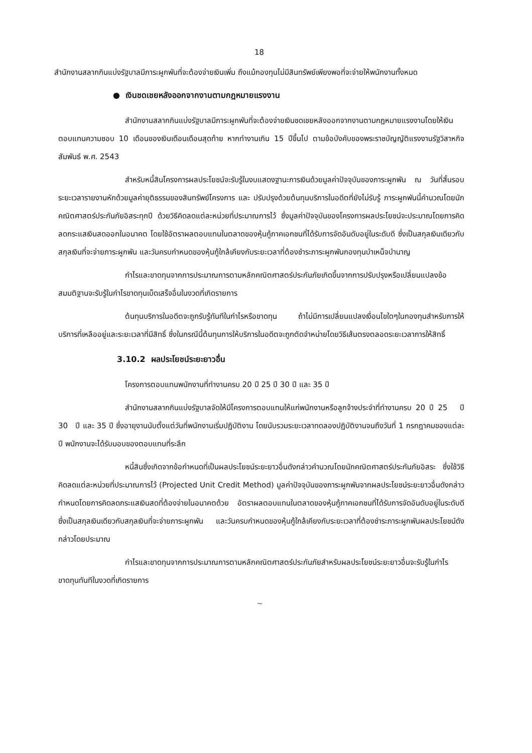18
สำนักงานสลากกินแบ่งรัฐบาลมีภาระผูกพันที่จะต้องจ่ายเงินเพิ่ม ถึงแม้กองทุนไม่มีสินทรัพย์เพียงพอที่จะจ่ายให้พนักงานทั้งหมด
● เงินชดเชยหลังออกจากงานตามกฎหมายแรงงาน
สำนักงานสลากกินแบ่งรัฐบาลมีภาระผูกพันที่จะต้องจ่ายเงินชดเชยหลังออกจากงานตามกฎหมายแรงงานโดยให้เงินตอบแทนความชอบ 10 เดือนของเงินเดือนเดือนสุดท้าย หากทำงานเกิน 15 ปีขึ้นไป ตามข้อบังคับของพระราชบัญญัติแรงงานรัฐวิสาหกิจสัมพันธ์ พ.ศ. 2543
สำหรับหนี้สินโครงการผลประโยชน์จะรับรู้ในงบแสดงฐานะการเงินด้วยมูลค่าปัจจุบันของภาระผูกพัน ณ วันที่สิ้นรอบระยะเวลารายงานหักด้วยมูลค่ายุติธรรมของสินทรัพย์โครงการ และ ปรับปรุงด้วยต้นทุนบริการในอดีตที่ยังไม่รับรู้ ภาระผูกพันนี้คำนวณโดยนักคณิตศาสตร์ประกันภัยอิสระทุกปี ด้วยวิธีคิดลดแต่ละหน่วยที่ประมาณการไว้ ซึ่งมูลค่าปัจจุบันของโครงการผลประโยชน์จะประมาณโดยการคิดลดกระแสเงินสดออกในอนาคต โดยใช้อัตราผลตอบแทนในตลาดของหุ้นกู้ภาคเอกชนที่ได้รับการจัดอันดับอยู่ในระดับดี ซึ่งเป็นสกุลเงินเดียวกับสกุลเงินที่จะจ่ายภาระผูกพัน และวันครบกำหนดของหุ้นกู้ใกล้เคียงกับระยะเวลาที่ต้องชำระภาระผูกพันกองทุนบำเหน็จบำนาญ
กำไรและขาดทุนจากการประมาณการตามหลักคณิตศาสตร์ประกันภัยเกิดขึ้นจากการปรับปรุงหรือเปลี่ยนแปลงข้อสมมติฐานจะรับรู้ในกำไรขาดทุนเบ็ดเสร็จอื่นในงวดที่เกิดรายการ
ต้นทุนบริการในอดีตจะถูกรับรู้ทันทีในกำไรหรือขาดทุน ถ้าไม่มีการเปลี่ยนแปลงเงื่อนไขใดๆในกองทุนสำหรับการให้บริการที่เหลืออยู่และระยะเวลาที่มีสิทธิ์ ซึ่งในกรณีนี้ต้นทุนการให้บริการในอดีตจะถูกตัดจำหน่ายโดยวิธีเส้นตรงตลอดระยะเวลาการให้สิทธิ์
3.10.2 ผลประโยชน์ระยะยาวอื่น
โครงการตอบแทนพนักงานที่ทำงานครบ 20 ปี 25 ปี 30 ปี และ 35 ปี
สำนักงานสลากกินแบ่งรัฐบาลจัดให้มีโครงการตอบแทนให้แก่พนักงานหรือลูกจ้างประจำที่ทำงานครบ 20 ปี 25 ปี 30 ปี และ 35 ปี ซึ่งอายุงานนับตั้งแต่วันที่พนักงานเริ่มปฏิบัติงาน โดยนับรวมระยะเวลาทดลองปฏิบัติงานจนถึงวันที่ 1 กรกฎาคมของแต่ละปี พนักงานจะได้รับมอบของตอบแทนที่ระลึก
หนี้สินซึ่งเกิดจากข้อกำหนดที่เป็นผลประโยชน์ระยะยาวอื่นดังกล่าวคำนวณโดยนักคณิตศาสตร์ประกันภัยอิสระ ซึ่งใช้วิธีคิดลดแต่ละหน่วยที่ประมาณการไว้ (Projected Unit Credit Method) มูลค่าปัจจุบันของภาระผูกพันจากผลประโยชน์ระยะยาวอื่นดังกล่าวกำหนดโดยการคิดลดกระแสเงินสดที่ต้องจ่ายในอนาคตด้วย อัตราผลตอบแทนในตลาดของหุ้นกู้ภาคเอกชนที่ได้รับการจัดอันดับอยู่ในระดับดี ซึ่งเป็นสกุลเงินเดียวกับสกุลเงินที่จะจ่ายภาระผูกพัน และวันครบกำหนดของหุ้นกู้ใกล้เคียงกับระยะเวลาที่ต้องชำระภาระผูกพันผลประโยชน์ดังกล่าวโดยประมาณ
กำไรและขาดทุนจากการประมาณการตามหลักคณิตศาสตร์ประกันภัยสำหรับผลประโยชน์ระยะยาวอื่นจะรับรู้ในกำไรขาดทุนทันทีในงวดที่เกิดรายการ
~